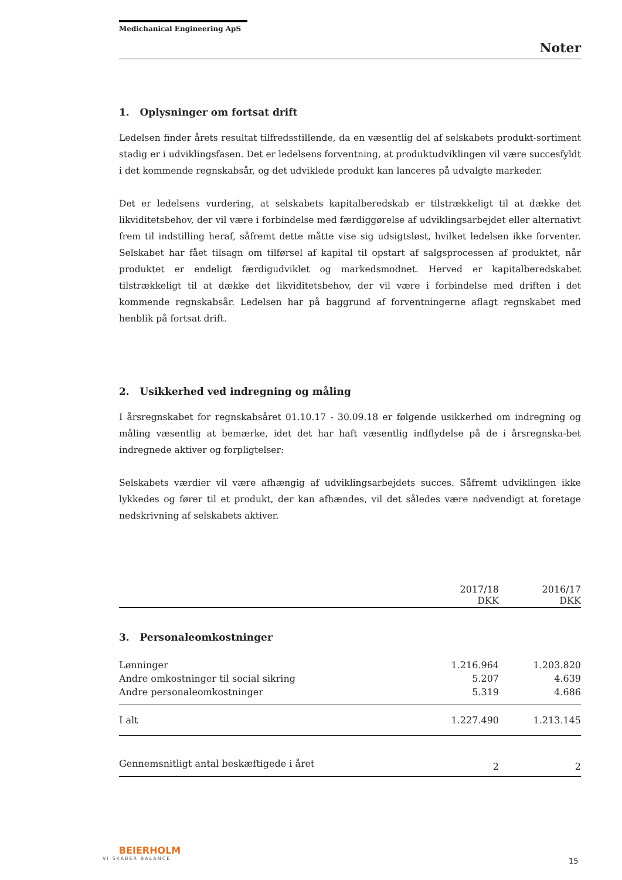Medichanical Engineering ApS
Noter
1. Oplysninger om fortsat drift
Ledelsen finder årets resultat tilfredsstillende, da en væsentlig del af selskabets produkt-sortiment stadig er i udviklingsfasen. Det er ledelsens forventning, at produktudviklingen vil være succesfyldt i det kommende regnskabsår, og det udviklede produkt kan lanceres på udvalgte markeder.
Det er ledelsens vurdering, at selskabets kapitalberedskab er tilstrækkeligt til at dække det likviditetsbehov, der vil være i forbindelse med færdiggørelse af udviklingsarbejdet eller alternativt frem til indstilling heraf, såfremt dette måtte vise sig udsigtsløst, hvilket ledelsen ikke forventer. Selskabet har fået tilsagn om tilførsel af kapital til opstart af salgsprocessen af produktet, når produktet er endeligt færdigudviklet og markedsmodnet. Herved er kapitalberedskabet tilstrækkeligt til at dække det likviditetsbehov, der vil være i forbindelse med driften i det kommende regnskabsår. Ledelsen har på baggrund af forventningerne aflagt regnskabet med henblik på fortsat drift.
2. Usikkerhed ved indregning og måling
I årsregnskabet for regnskabsåret 01.10.17 - 30.09.18 er følgende usikkerhed om indregning og måling væsentlig at bemærke, idet det har haft væsentlig indflydelse på de i årsregnska-bet indregnede aktiver og forpligtelser:
Selskabets værdier vil være afhængig af udviklingsarbejdets succes. Såfremt udviklingen ikke lykkedes og fører til et produkt, der kan afhændes, vil det således være nødvendigt at foretage nedskrivning af selskabets aktiver.
| | 2017/18 DKK | 2016/17 DKK |
| --- | --- | --- |
| 3. Personaleomkostninger | | |
| Lønninger | 1.216.964 | 1.203.820 |
| Andre omkostninger til social sikring | 5.207 | 4.639 |
| Andre personaleomkostninger | 5.319 | 4.686 |
| I alt | 1.227.490 | 1.213.145 |
| Gennemsnitligt antal beskæftigede i året | 2 | 2 |
BEIERHOLM
VI SKABER BALANCE
15